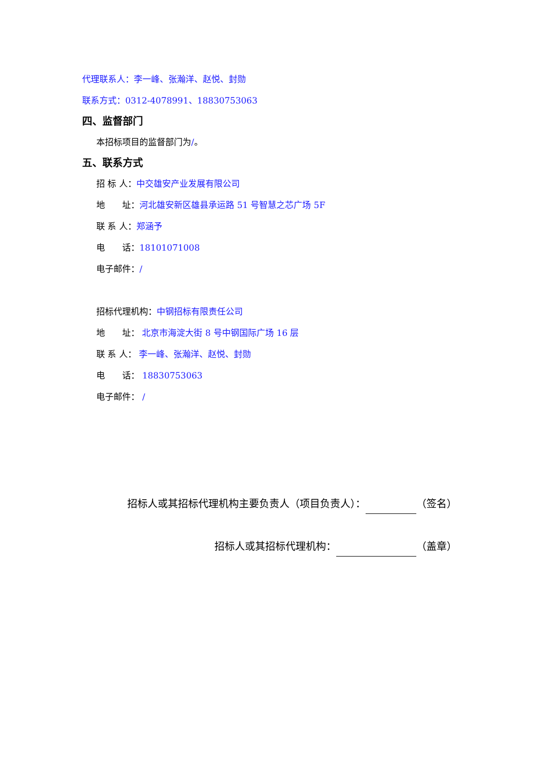代理联系人：李一峰、张瀚洋、赵悦、封勋
联系方式：0312-4078991、18830753063
四、监督部门
本招标项目的监督部门为/。
五、联系方式
招 标 人：中交雄安产业发展有限公司
地　　址：河北雄安新区雄县承运路 51 号智慧之芯广场 5F
联 系 人：郑涵予
电　　话：18101071008
电子邮件：/
招标代理机构：中钢招标有限责任公司
地　　址： 北京市海淀大街 8 号中钢国际广场 16 层
联 系 人： 李一峰、张瀚洋、赵悦、封勋
电　　话： 18830753063
电子邮件： /
招标人或其招标代理机构主要负责人（项目负责人）： （签名）
招标人或其招标代理机构： （盖章）